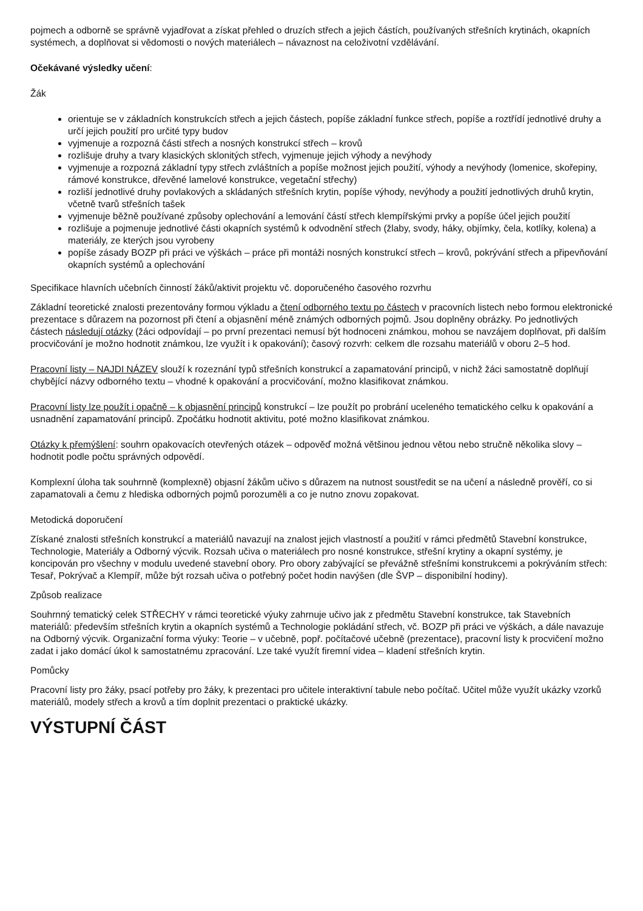pojmech a odborně se správně vyjadřovat a získat přehled o druzích střech a jejich částích, používaných střešních krytinách, okapních systémech, a doplňovat si vědomosti o nových materiálech – návaznost na celoživotní vzdělávání.
Očekávané výsledky učení:
Žák
orientuje se v základních konstrukcích střech a jejich částech, popíše základní funkce střech, popíše a roztřídí jednotlivé druhy a určí jejich použití pro určité typy budov
vyjmenuje a rozpozná části střech a nosných konstrukcí střech – krovů
rozlišuje druhy a tvary klasických sklonitých střech, vyjmenuje jejich výhody a nevýhody
vyjmenuje a rozpozná základní typy střech zvláštních a popíše možnost jejich použití, výhody a nevýhody (lomenice, skořepiny, rámové konstrukce, dřevěné lamelové konstrukce, vegetační střechy)
rozliší jednotlivé druhy povlakových a skládaných střešních krytin, popíše výhody, nevýhody a použití jednotlivých druhů krytin, včetně tvarů střešních tašek
vyjmenuje běžně používané způsoby oplechování a lemování částí střech klempířskými prvky a popíše účel jejich použití
rozlišuje a pojmenuje jednotlivé části okapních systémů k odvodnění střech (žlaby, svody, háky, objímky, čela, kotlíky, kolena) a materiály, ze kterých jsou vyrobeny
popíše zásady BOZP při práci ve výškách – práce při montáži nosných konstrukcí střech – krovů, pokrývání střech a připevňování okapních systémů a oplechování
Specifikace hlavních učebních činností žáků/aktivit projektu vč. doporučeného časového rozvrhu
Základní teoretické znalosti prezentovány formou výkladu a čtení odborného textu po částech v pracovních listech nebo formou elektronické prezentace s důrazem na pozornost při čtení a objasnění méně známých odborných pojmů. Jsou doplněny obrázky. Po jednotlivých částech následují otázky (žáci odpovídají – po první prezentaci nemusí být hodnoceni známkou, mohou se navzájem doplňovat, při dalším procvičování je možno hodnotit známkou, lze využít i k opakování); časový rozvrh: celkem dle rozsahu materiálů v oboru 2–5 hod.
Pracovní listy – NAJDI NÁZEV slouží k rozeznání typů střešních konstrukcí a zapamatování principů, v nichž žáci samostatně doplňují chybějící názvy odborného textu – vhodné k opakování a procvičování, možno klasifikovat známkou.
Pracovní listy lze použít i opačně – k objasnění principů konstrukcí – lze použít po probrání uceleného tematického celku k opakování a usnadnění zapamatování principů. Zpočátku hodnotit aktivitu, poté možno klasifikovat známkou.
Otázky k přemýšlení: souhrn opakovacích otevřených otázek – odpověď možná většinou jednou větou nebo stručně několika slovy – hodnotit podle počtu správných odpovědí.
Komplexní úloha tak souhrnně (komplexně) objasní žákům učivo s důrazem na nutnost soustředit se na učení a následně prověří, co si zapamatovali a čemu z hlediska odborných pojmů porozuměli a co je nutno znovu zopakovat.
Metodická doporučení
Získané znalosti střešních konstrukcí a materiálů navazují na znalost jejich vlastností a použití v rámci předmětů Stavební konstrukce, Technologie, Materiály a Odborný výcvik. Rozsah učiva o materiálech pro nosné konstrukce, střešní krytiny a okapní systémy, je koncipován pro všechny v modulu uvedené stavební obory. Pro obory zabývající se převážně střešními konstrukcemi a pokrýváním střech: Tesař, Pokrývač a Klempíř, může být rozsah učiva o potřebný počet hodin navýšen (dle ŠVP – disponibilní hodiny).
Způsob realizace
Souhrnný tematický celek STŘECHY v rámci teoretické výuky zahrnuje učivo jak z předmětu Stavební konstrukce, tak Stavebních materiálů: především střešních krytin a okapních systémů a Technologie pokládání střech, vč. BOZP při práci ve výškách, a dále navazuje na Odborný výcvik. Organizační forma výuky: Teorie – v učebně, popř. počítačové učebně (prezentace), pracovní listy k procvičení možno zadat i jako domácí úkol k samostatnému zpracování. Lze také využít firemní videa – kladení střešních krytin.
Pomůcky
Pracovní listy pro žáky, psací potřeby pro žáky, k prezentaci pro učitele interaktivní tabule nebo počítač. Učitel může využít ukázky vzorků materiálů, modely střech a krovů a tím doplnit prezentaci o praktické ukázky.
VÝSTUPNÍ ČÁST